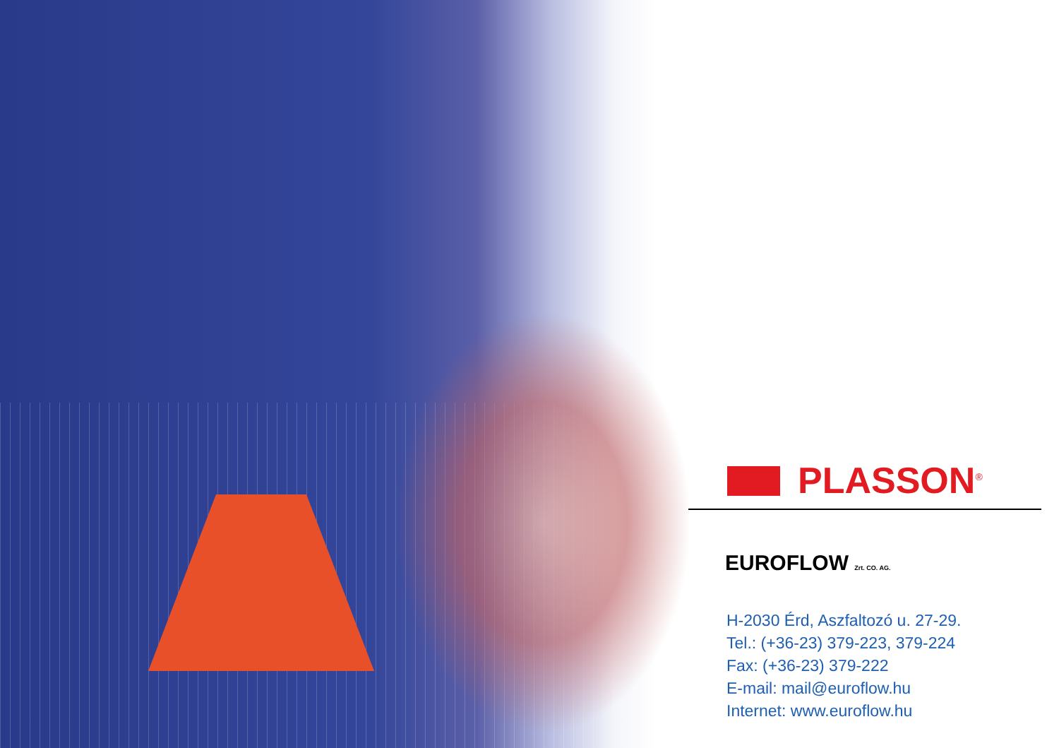PLASSON<sup>®</sup>
EUROFLOW Zrt. CO. AG.
H-2030 Érd, Aszfaltozó u. 27-29.
Tel.: (+36-23) 379-223, 379-224
Fax: (+36-23) 379-222
E-mail: mail@euroflow.hu
Internet: www.euroflow.hu